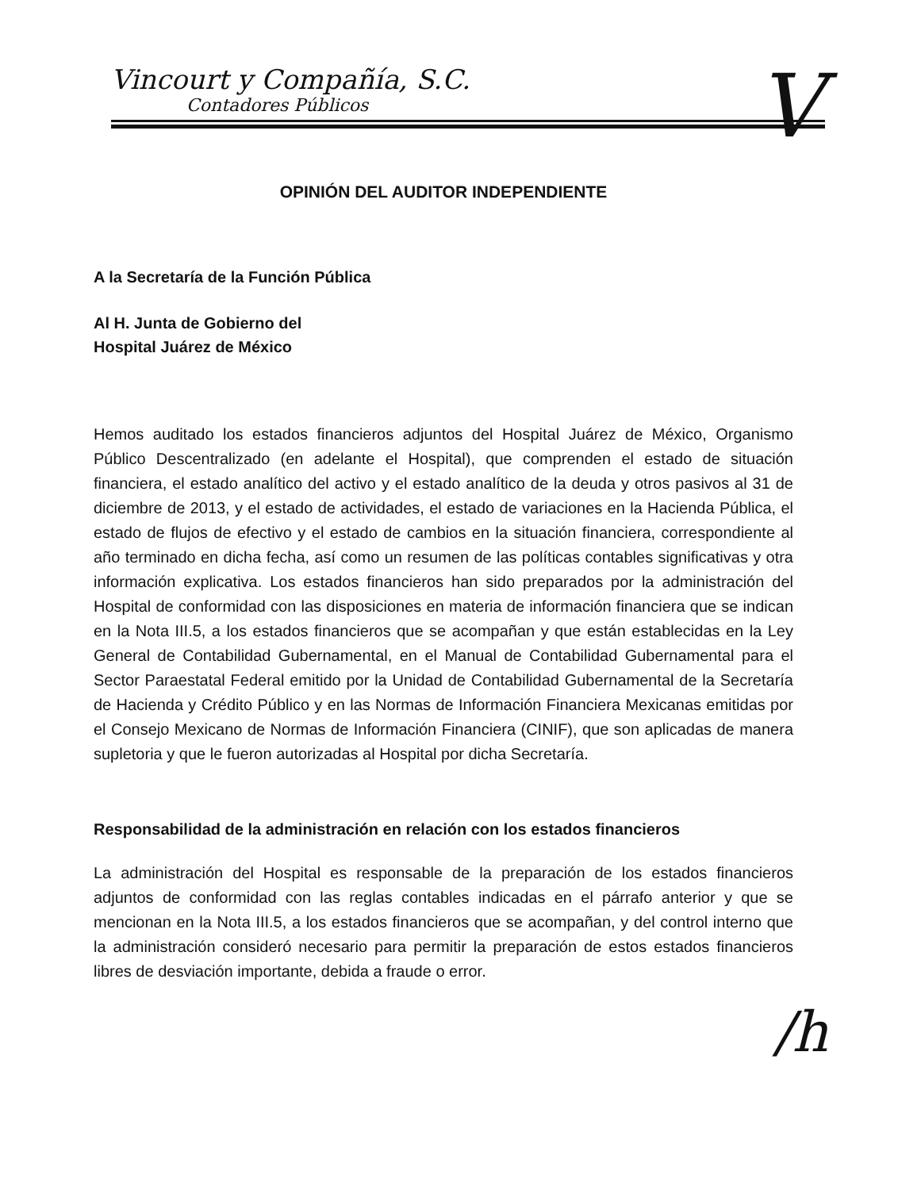Vincourt y Compañía, S.C.
Contadores Públicos
V
OPINIÓN DEL AUDITOR INDEPENDIENTE
A la Secretaría de la Función Pública
Al H. Junta de Gobierno del
Hospital Juárez de México
Hemos auditado los estados financieros adjuntos del Hospital Juárez de México, Organismo Público Descentralizado (en adelante el Hospital), que comprenden el estado de situación financiera, el estado analítico del activo y el estado analítico de la deuda y otros pasivos al 31 de diciembre de 2013, y el estado de actividades, el estado de variaciones en la Hacienda Pública, el estado de flujos de efectivo y el estado de cambios en la situación financiera, correspondiente al año terminado en dicha fecha, así como un resumen de las políticas contables significativas y otra información explicativa. Los estados financieros han sido preparados por la administración del Hospital de conformidad con las disposiciones en materia de información financiera que se indican en la Nota III.5, a los estados financieros que se acompañan y que están establecidas en la Ley General de Contabilidad Gubernamental, en el Manual de Contabilidad Gubernamental para el Sector Paraestatal Federal emitido por la Unidad de Contabilidad Gubernamental de la Secretaría de Hacienda y Crédito Público y en las Normas de Información Financiera Mexicanas emitidas por el Consejo Mexicano de Normas de Información Financiera (CINIF), que son aplicadas de manera supletoria y que le fueron autorizadas al Hospital por dicha Secretaría.
Responsabilidad de la administración en relación con los estados financieros
La administración del Hospital es responsable de la preparación de los estados financieros adjuntos de conformidad con las reglas contables indicadas en el párrafo anterior y que se mencionan en la Nota III.5, a los estados financieros que se acompañan, y del control interno que la administración consideró necesario para permitir la preparación de estos estados financieros libres de desviación importante, debida a fraude o error.
/h